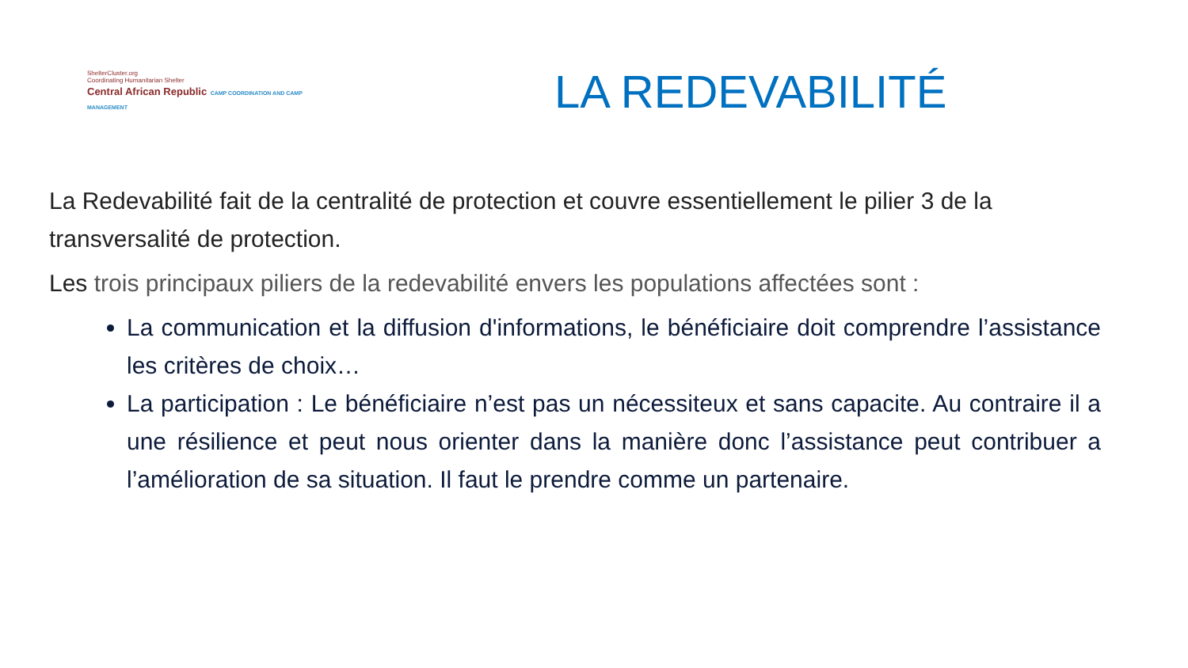ShelterCluster.org
Coordinating Humanitarian Shelter
Central African Republic CAMP COORDINATION AND CAMP MANAGEMENT
LA REDEVABILITÉ
La Redevabilité fait de la centralité de protection et couvre essentiellement le pilier 3 de la transversalité de protection.
Les trois principaux piliers de la redevabilité envers les populations affectées sont :
La communication et la diffusion d'informations, le bénéficiaire doit comprendre l’assistance les critères de choix…
La participation : Le bénéficiaire n’est pas un nécessiteux et sans capacite. Au contraire il a une résilience et peut nous orienter dans la manière donc l’assistance peut contribuer a l’amélioration de sa situation. Il faut le prendre comme un partenaire.